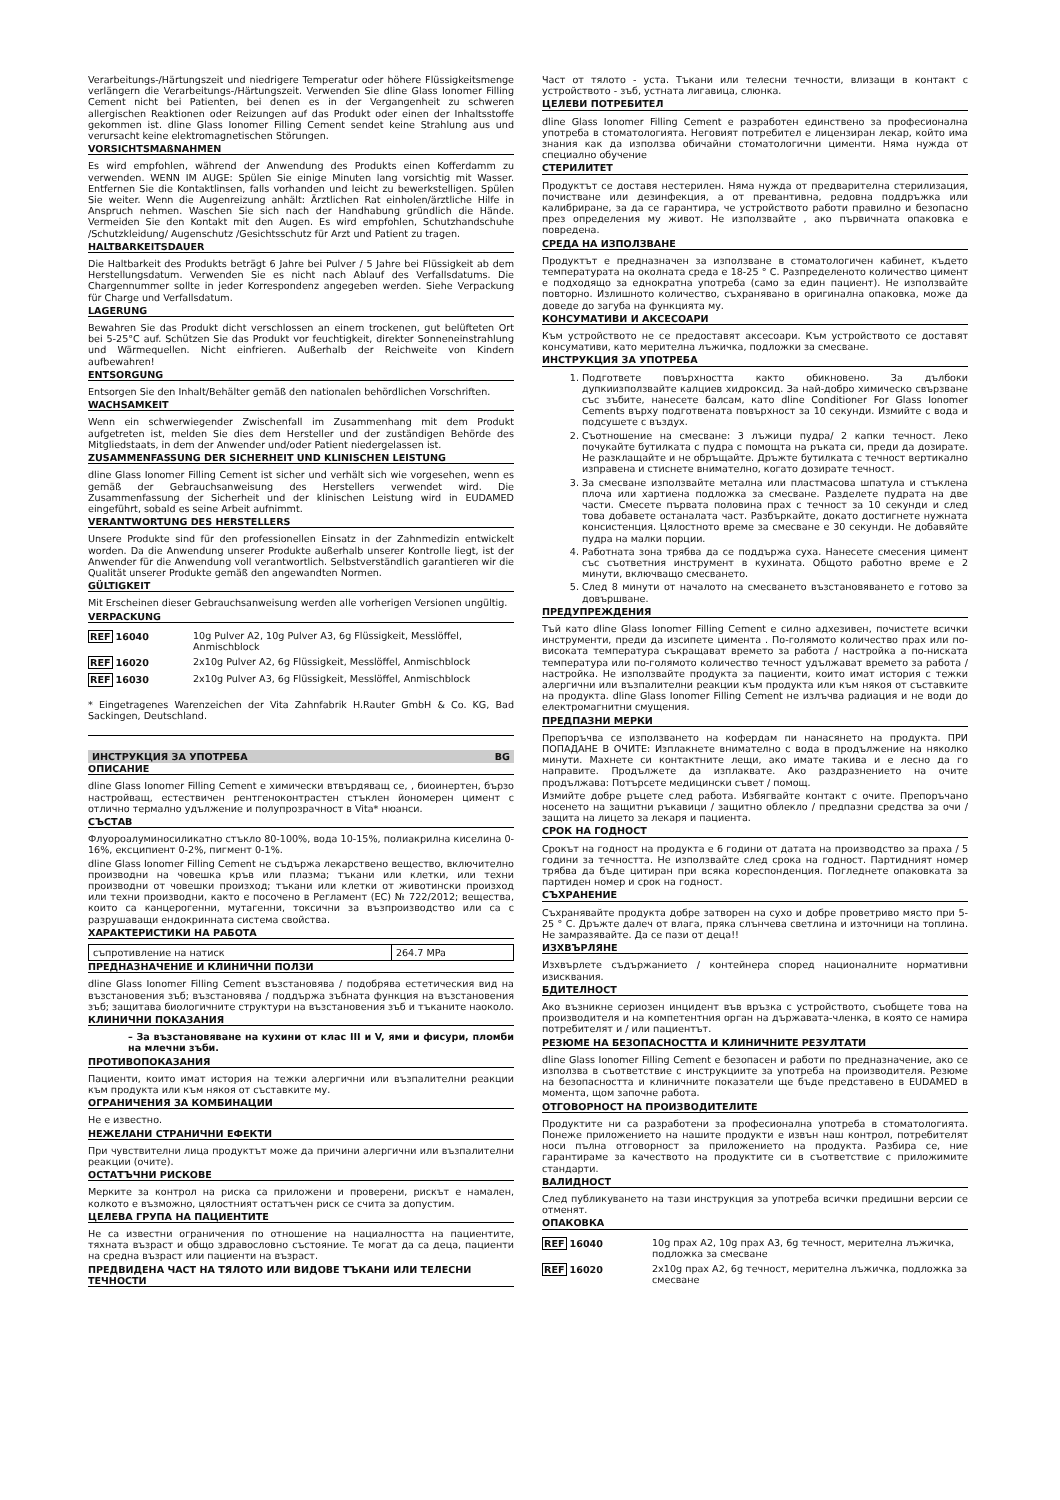Verarbeitungs-/Härtungszeit und niedrigere Temperatur oder höhere Flüssigkeitsmenge verlängern die Verarbeitungs-/Härtungszeit. Verwenden Sie dline Glass Ionomer Filling Cement nicht bei Patienten, bei denen es in der Vergangenheit zu schweren allergischen Reaktionen oder Reizungen auf das Produkt oder einen der Inhaltsstoffe gekommen ist. dline Glass Ionomer Filling Cement sendet keine Strahlung aus und verursacht keine elektromagnetischen Störungen.
VORSICHTSMAßNAHMEN
Es wird empfohlen, während der Anwendung des Produkts einen Kofferdamm zu verwenden. WENN IM AUGE: Spülen Sie einige Minuten lang vorsichtig mit Wasser. Entfernen Sie die Kontaktlinsen, falls vorhanden und leicht zu bewerkstelligen. Spülen Sie weiter. Wenn die Augenreizung anhält: Ärztlichen Rat einholen/ärztliche Hilfe in Anspruch nehmen. Waschen Sie sich nach der Handhabung gründlich die Hände. Vermeiden Sie den Kontakt mit den Augen. Es wird empfohlen, Schutzhandschuhe /Schutzkleidung/ Augenschutz /Gesichtsschutz für Arzt und Patient zu tragen.
HALTBARKEITSDAUER
Die Haltbarkeit des Produkts beträgt 6 Jahre bei Pulver / 5 Jahre bei Flüssigkeit ab dem Herstellungsdatum. Verwenden Sie es nicht nach Ablauf des Verfallsdatums. Die Chargennummer sollte in jeder Korrespondenz angegeben werden. Siehe Verpackung für Charge und Verfallsdatum.
LAGERUNG
Bewahren Sie das Produkt dicht verschlossen an einem trockenen, gut belüfteten Ort bei 5-25°C auf. Schützen Sie das Produkt vor feuchtigkeit, direkter Sonneneinstrahlung und Wärmequellen. Nicht einfrieren. Außerhalb der Reichweite von Kindern aufbewahren!
ENTSORGUNG
Entsorgen Sie den Inhalt/Behälter gemäß den nationalen behördlichen Vorschriften.
WACHSAMKEIT
Wenn ein schwerwiegender Zwischenfall im Zusammenhang mit dem Produkt aufgetreten ist, melden Sie dies dem Hersteller und der zuständigen Behörde des Mitgliedstaats, in dem der Anwender und/oder Patient niedergelassen ist.
ZUSAMMENFASSUNG DER SICHERHEIT UND KLINISCHEN LEISTUNG
dline Glass Ionomer Filling Cement ist sicher und verhält sich wie vorgesehen, wenn es gemäß der Gebrauchsanweisung des Herstellers verwendet wird. Die Zusammenfassung der Sicherheit und der klinischen Leistung wird in EUDAMED eingeführt, sobald es seine Arbeit aufnimmt.
VERANTWORTUNG DES HERSTELLERS
Unsere Produkte sind für den professionellen Einsatz in der Zahnmedizin entwickelt worden. Da die Anwendung unserer Produkte außerhalb unserer Kontrolle liegt, ist der Anwender für die Anwendung voll verantwortlich. Selbstverständlich garantieren wir die Qualität unserer Produkte gemäß den angewandten Normen.
GÜLTIGKEIT
Mit Erscheinen dieser Gebrauchsanweisung werden alle vorherigen Versionen ungültig.
VERPACKUNG
| REF 16040 | 10g Pulver A2, 10g Pulver A3, 6g Flüssigkeit, Messlöffel, Anmischblock |
| REF 16020 | 2x10g Pulver A2, 6g Flüssigkeit, Messlöffel, Anmischblock |
| REF 16030 | 2x10g Pulver A3, 6g Flüssigkeit, Messlöffel, Anmischblock |
* Eingetragenes Warenzeichen der Vita Zahnfabrik H.Rauter GmbH & Co. KG, Bad Sackingen, Deutschland.
ИНСТРУКЦИЯ ЗА УПОТРЕБА BG
ОПИСАНИЕ
dline Glass Ionomer Filling Cement е химически втвърдяващ се, , биоинертен, бързо настройващ, естествичен рентгеноконтрастен стъклен йономерен цимент с отлично термално удължение и полупрозрачност в Vita* нюанси.
СЪСТАВ
Флуороалуминосиликатно стъкло 80-100%, вода 10-15%, полиакрилна киселина 0-16%, ексципиент 0-2%, пигмент 0-1%.
dline Glass Ionomer Filling Cement не съдържа лекарствено вещество, включително производни на човешка кръв или плазма; тъкани или клетки, или техни производни от човешки произход; тъкани или клетки от животински произход или техни производни, както е посочено в Регламент (ЕС) № 722/2012; вещества, които са канцерогенни, мутагенни, токсични за възпроизводство или са с разрушаващи ендокринната система свойства.
ХАРАКТЕРИСТИКИ НА РАБОТА
| съпротивление на натиск | 264.7 MPa |
ПРЕДНАЗНАЧЕНИЕ И КЛИНИЧНИ ПОЛЗИ
dline Glass Ionomer Filling Cement възстановява / подобрява естетическия вид на възстановения зъб; възстановява / поддържа зъбната функция на възстановения зъб; защитава биологичните структури на възстановения зъб и тъканите наоколо.
КЛИНИЧНИ ПОКАЗАНИЯ
– За възстановяване на кухини от клас III и V, ями и фисури, пломби на млечни зъби.
ПРОТИВОПОКАЗАНИЯ
Пациенти, които имат история на тежки алергични или възпалителни реакции към продукта или към някоя от съставките му.
ОГРАНИЧЕНИЯ ЗА КОМБИНАЦИИ
Не е известно.
НЕЖЕЛАНИ СТРАНИЧНИ ЕФЕКТИ
При чувствителни лица продуктът може да причини алергични или възпалителни реакции (очите).
ОСТАТЪЧНИ РИСКОВЕ
Мерките за контрол на риска са приложени и проверени, рискът е намален, колкото е възможно, цялостният остатъчен риск се счита за допустим.
ЦЕЛЕВА ГРУПА НА ПАЦИЕНТИТЕ
Не са известни ограничения по отношение на нациалността на пациентите, тяхната възраст и общо здравословно състояние. Те могат да са деца, пациенти на средна възраст или пациенти на възраст.
ПРЕДВИДЕНА ЧАСТ НА ТЯЛОТО ИЛИ ВИДОВЕ ТЪКАНИ ИЛИ ТЕЛЕСНИ ТЕЧНОСТИ
Част от тялото - уста. Тъкани или телесни течности, влизащи в контакт с устройството - зъб, устната лигавица, слюнка.
ЦЕЛЕВИ ПОТРЕБИТЕЛ
dline Glass Ionomer Filling Cement е разработен единствено за професионална употреба в стоматологията. Неговият потребител е лицензиран лекар, който има знания как да използва обичайни стоматологични цименти. Няма нужда от специално обучение
СТЕРИЛИТЕТ
Продуктът се доставя нестерилен. Няма нужда от предварителна стерилизация, почистване или дезинфекция, а от превантивна, редовна поддръжка или калибриране, за да се гарантира, че устройството работи правилно и безопасно през определения му живот. Не използвайте , ако първичната опаковка е повредена.
СРЕДА НА ИЗПОЛЗВАНЕ
Продуктът е предназначен за използване в стоматологичен кабинет, където температурата на околната среда е 18-25 ° C. Разпределеното количество цимент е подходящо за еднократна употреба (само за един пациент). Не използвайте повторно. Излишното количество, съхранявано в оригинална опаковка, може да доведе до загуба на функцията му.
КОНСУМАТИВИ И АКСЕСОАРИ
Към устройството не се предоставят аксесоари. Към устройството се доставят консумативи, като мерителна лъжичка, подложки за смесване.
ИНСТРУКЦИЯ ЗА УПОТРЕБА
1. Подгответе повърхността както обикновено. За дълбоки дупкиизползвайте калциев хидроксид. За най-добро химическо свързване със зъбите, нанесете балсам, като dline Conditioner For Glass Ionomer Cements върху подготвената повърхност за 10 секунди. Измийте с вода и подсушете с въздух.
2. Съотношение на смесване: 3 лъжици пудра/ 2 капки течност. Леко почукайте бутилката с пудра с помощта на ръката си, преди да дозирате. Не разклащайте и не обръщайте. Дръжте бутилката с течност вертикално изправена и стиснете внимателно, когато дозирате течност.
3. За смесване използвайте метална или пластмасова шпатула и стъклена плоча или хартиена подложка за смесване. Разделете пудрата на две части. Смесете първата половина прах с течност за 10 секунди и след това добавете останалата част. Разбъркайте, докато достигнете нужната консистенция. Цялостното време за смесване е 30 секунди. Не добавяйте пудра на малки порции.
4. Работната зона трябва да се поддържа суха. Нанесете смесения цимент със съответния инструмент в кухината. Общото работно време е 2 минути, включващо смесването.
5. След 8 минути от началото на смесването възстановяването е готово за довършване.
ПРЕДУПРЕЖДЕНИЯ
Тъй като dline Glass Ionomer Filling Cement е силно адхезивен, почистете всички инструменти, преди да изсипете цимента . По-голямото количество прах или по-високата температура съкращават времето за работа / настройка а по-ниската температура или по-голямото количество течност удължават времето за работа / настройка. Не използвайте продукта за пациенти, които имат история с тежки алергични или възпалителни реакции към продукта или към някоя от съставките на продукта. dline Glass Ionomer Filling Cement не излъчва радиация и не води до електромагнитни смущения.
ПРЕДПАЗНИ МЕРКИ
Препоръчва се използването на кофердам пи нанасянето на продукта. ПРИ ПОПАДАНЕ В ОЧИТЕ: Изплакнете внимателно с вода в продължение на няколко минути. Махнете си контактните лещи, ако имате такива и е лесно да го направите. Продължете да изплаквате. Ако раздразнението на очите продължава: Потърсете медицински съвет / помощ.
Измийте добре ръцете след работа. Избягвайте контакт с очите. Препоръчано носенето на защитни ръкавици / защитно облекло / предпазни средства за очи / защита на лицето за лекаря и пациента.
СРОК НА ГОДНОСТ
Срокът на годност на продукта е 6 години от датата на производство за праха / 5 години за течността. Не използвайте след срока на годност. Партидният номер трябва да бъде цитиран при всяка кореспонденция. Погледнете опаковката за партиден номер и срок на годност.
СЪХРАНЕНИЕ
Съхранявайте продукта добре затворен на сухо и добре проветриво място при 5-25 ° C. Дръжте далеч от влага, пряка слънчева светлина и източници на топлина. Не замразявайте. Да се пази от деца!!
ИЗХВЪРЛЯНЕ
Изхвърлете съдържанието / контейнера според националните нормативни изисквания.
БДИТЕЛНОСТ
Ако възникне сериозен инцидент във връзка с устройството, съобщете това на производителя и на компетентния орган на държавата-членка, в която се намира потребителят и / или пациентът.
РЕЗЮМЕ НА БЕЗОПАСНОСТТА И КЛИНИЧНИТЕ РЕЗУЛТАТИ
dline Glass Ionomer Filling Cement е безопасен и работи по предназначение, ако се използва в съответствие с инструкциите за употреба на производителя. Резюме на безопасността и клиничните показатели ще бъде представено в EUDAMED в момента, щом започне работа.
ОТГОВОРНОСТ НА ПРОИЗВОДИТЕЛИТЕ
Продуктите ни са разработени за професионална употреба в стоматологията. Понеже приложението на нашите продукти е извън наш контрол, потребителят носи пълна отговорност за приложението на продукта. Разбира се, ние гарантираме за качеството на продуктите си в съответствие с приложимите стандарти.
ВАЛИДНОСТ
След публикуването на тази инструкция за употреба всички предишни версии се отменят.
ОПАКОВКА
| REF 16040 | 10g прах A2, 10g прах A3, 6g течност, мерителна лъжичка, подложка за смесване |
| REF 16020 | 2x10g прах A2, 6g течност, мерителна лъжичка, подложка за смесване |